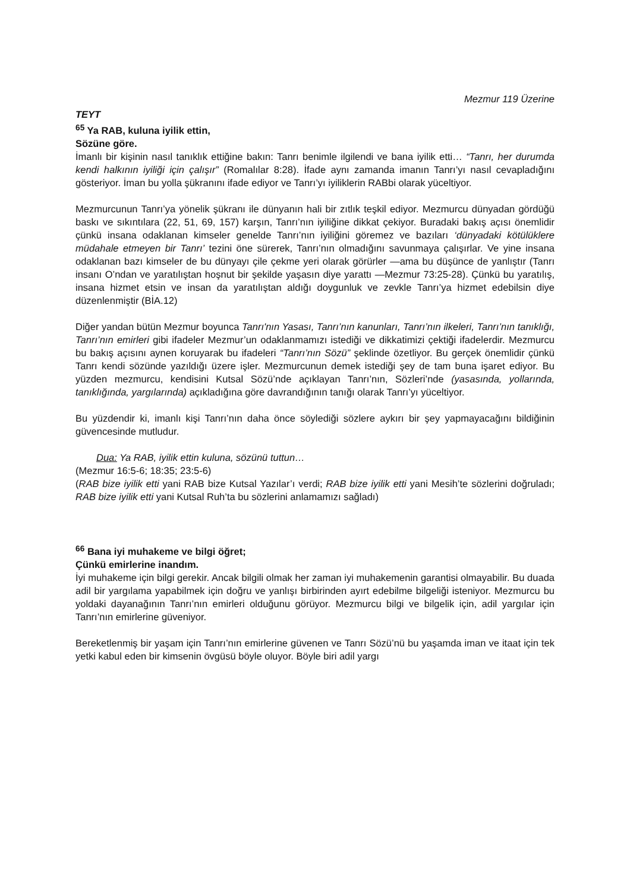Mezmur 119 Üzerine
TEYT
<sup>65</sup> Ya RAB, kuluna iyilik ettin,
Sözüne göre.
İmanlı bir kişinin nasıl tanıklık ettiğine bakın: Tanrı benimle ilgilendi ve bana iyilik etti… “Tanrı, her durumda kendi halkının iyiliği için çalışır” (Romalılar 8:28). İfade aynı zamanda imanın Tanrı’yı nasıl cevapladığını gösteriyor. İman bu yolla şükranını ifade ediyor ve Tanrı’yı iyiliklerin RABbi olarak yüceltiyor.
Mezmurcunun Tanrı’ya yönelik şükranı ile dünyanın hali bir zıtlık teşkil ediyor. Mezmurcu dünyadan gördüğü baskı ve sıkıntılara (22, 51, 69, 157) karşın, Tanrı’nın iyiliğine dikkat çekiyor. Buradaki bakış açısı önemlidir çünkü insana odaklanan kimseler genelde Tanrı’nın iyiliğini göremez ve bazıları ‘dünyadaki kötülüklere müdahale etmeyen bir Tanrı’ tezini öne sürerek, Tanrı’nın olmadığını savunmaya çalışırlar. Ve yine insana odaklanan bazı kimseler de bu dünyayı çile çekme yeri olarak görürler —ama bu düşünce de yanlıştır (Tanrı insanı O’ndan ve yaratılıştan hoşnut bir şekilde yaşasın diye yarattı —Mezmur 73:25-28). Çünkü bu yaratılış, insana hizmet etsin ve insan da yaratılıştan aldığı doygunluk ve zevkle Tanrı’ya hizmet edebilsin diye düzenlenmiştir (BİA.12)
Diğer yandan bütün Mezmur boyunca Tanrı'nın Yasası, Tanrı’nın kanunları, Tanrı’nın ilkeleri, Tanrı’nın tanıklığı, Tanrı’nın emirleri gibi ifadeler Mezmur’un odaklanmamızı istediği ve dikkatimizi çektiği ifadelerdir. Mezmurcu bu bakış açısını aynen koruyarak bu ifadeleri “Tanrı’nın Sözü” şeklinde özetliyor. Bu gerçek önemlidir çünkü Tanrı kendi sözünde yazıldığı üzere işler. Mezmurcunun demek istediği şey de tam buna işaret ediyor. Bu yüzden mezmurcu, kendisini Kutsal Sözü’nde açıklayan Tanrı’nın, Sözleri’nde (yasasında, yollarında, tanıklığında, yargılarında) açıkladığına göre davrandığının tanığı olarak Tanrı’yı yüceltiyor.
Bu yüzdendir ki, imanlı kişi Tanrı’nın daha önce söylediği sözlere aykırı bir şey yapmayacağını bildiğinin güvencesinde mutludur.
Dua: Ya RAB, iyilik ettin kuluna, sözünü tuttun…
(Mezmur 16:5-6; 18:35; 23:5-6)
(RAB bize iyilik etti yani RAB bize Kutsal Yazılar’ı verdi; RAB bize iyilik etti yani Mesih’te sözlerini doğruladı; RAB bize iyilik etti yani Kutsal Ruh’ta bu sözlerini anlamamızı sağladı)
<sup>66</sup> Bana iyi muhakeme ve bilgi öğret;
Çünkü emirlerine inandım.
İyi muhakeme için bilgi gerekir. Ancak bilgili olmak her zaman iyi muhakemenin garantisi olmayabilir. Bu duada adil bir yargılama yapabilmek için doğru ve yanlışı birbirinden ayırt edebilme bilgeliği isteniyor. Mezmurcu bu yoldaki dayanağının Tanrı’nın emirleri olduğunu görüyor. Mezmurcu bilgi ve bilgelik için, adil yargılar için Tanrı’nın emirlerine güveniyor.
Bereketlenmiş bir yaşam için Tanrı’nın emirlerine güvenen ve Tanrı Sözü’nü bu yaşamda iman ve itaat için tek yetki kabul eden bir kimsenin övgüsü böyle oluyor. Böyle biri adil yargı